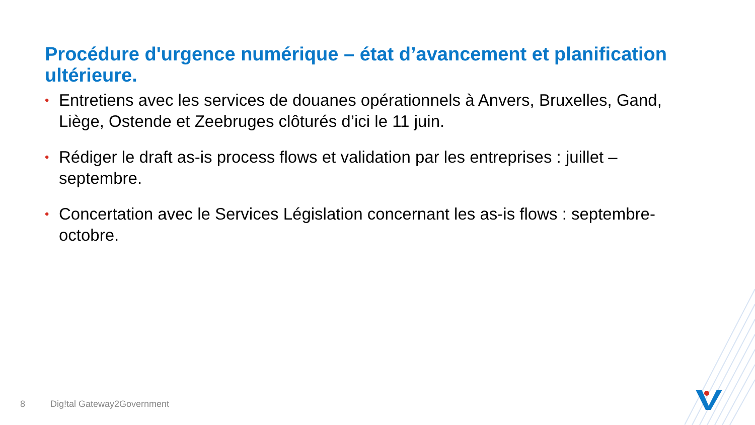Procédure d'urgence numérique – état d’avancement et planification ultérieure.
• Entretiens avec les services de douanes opérationnels à Anvers, Bruxelles, Gand, Liège, Ostende et Zeebruges clôturés d’ici le 11 juin.
• Rédiger le draft as-is process flows et validation par les entreprises : juillet – septembre.
• Concertation avec le Services Législation concernant les as-is flows : septembre-octobre.
8 Dig!tal Gateway2Government